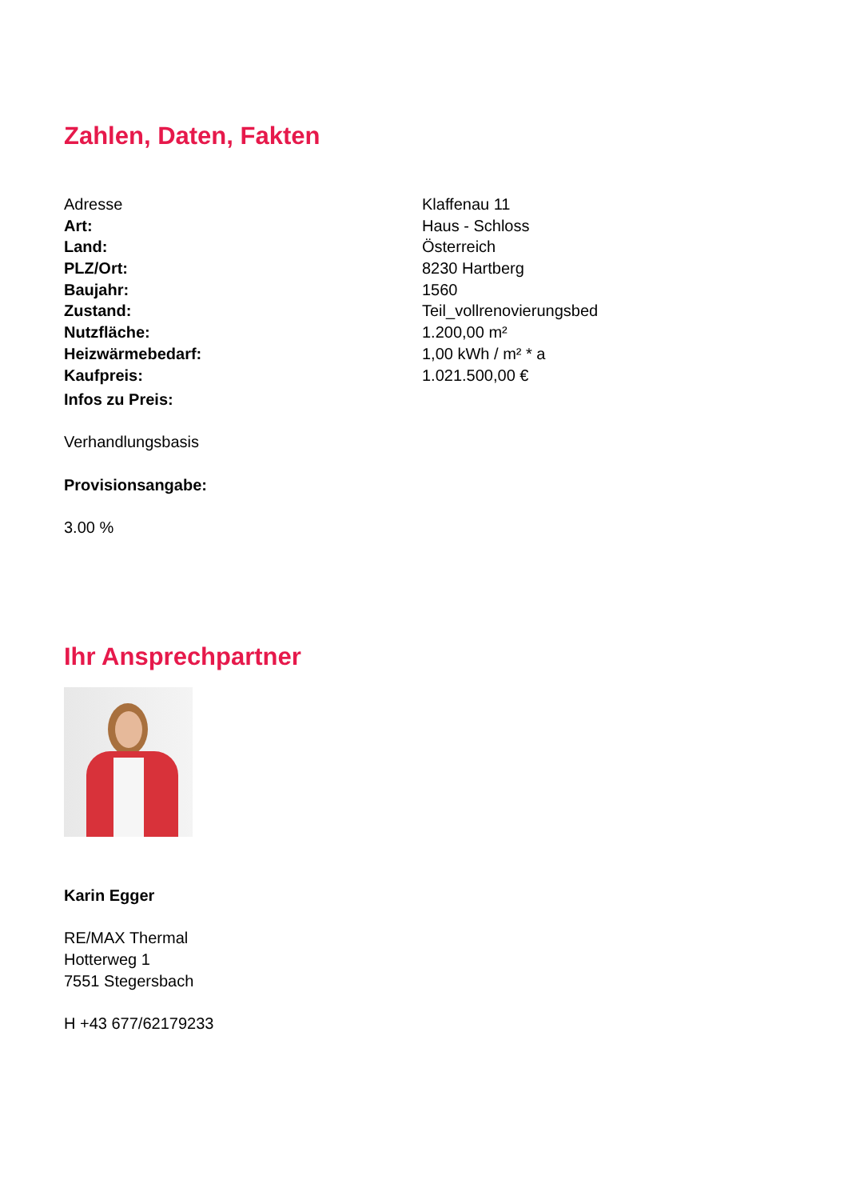Zahlen, Daten, Fakten
| Adresse | Klaffenau 11 |
| Art: | Haus - Schloss |
| Land: | Österreich |
| PLZ/Ort: | 8230 Hartberg |
| Baujahr: | 1560 |
| Zustand: | Teil_vollrenovierungsbed |
| Nutzfläche: | 1.200,00 m² |
| Heizwärmebedarf: | 1,00 kWh / m² * a |
| Kaufpreis: | 1.021.500,00 € |
Infos zu Preis:
Verhandlungsbasis
Provisionsangabe:
3.00 %
Ihr Ansprechpartner
Karin Egger
RE/MAX Thermal
Hotterweg 1
7551 Stegersbach
H +43 677/62179233